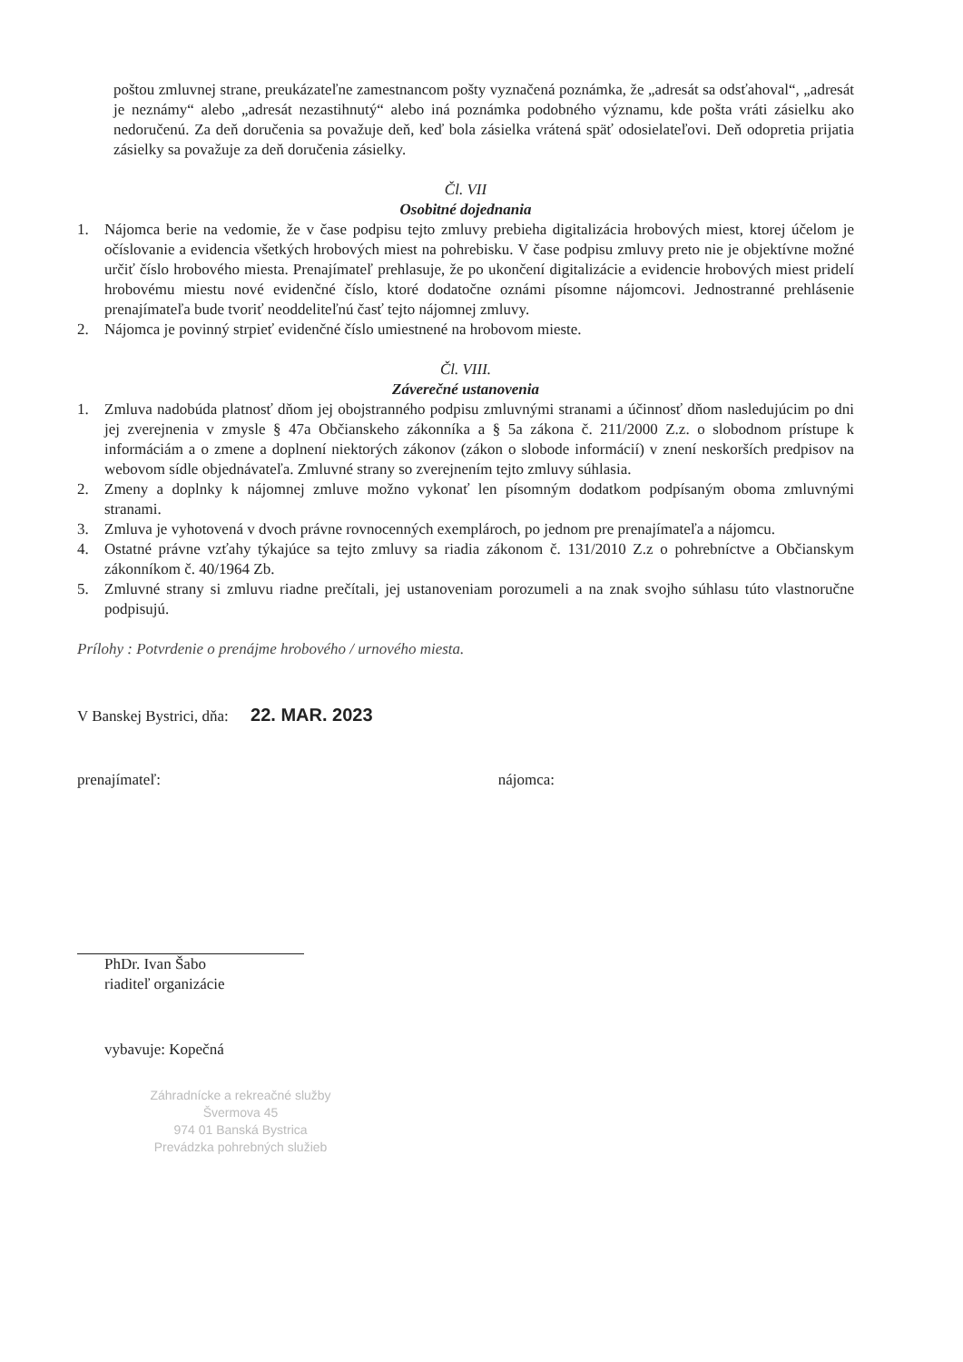poštou zmluvnej strane, preukázateľne zamestnancom pošty vyznačená poznámka, že „adresát sa odsťahoval“, „adresát je neznámy“ alebo „adresát nezastihnutý“ alebo iná poznámka podobného významu, kde pošta vráti zásielku ako nedoručenú. Za deň doručenia sa považuje deň, keď bola zásielka vrátená späť odosielateľovi. Deň odopretia prijatia zásielky sa považuje za deň doručenia zásielky.
Čl. VII
Osobitné dojednania
1. Nájomca berie na vedomie, že v čase podpisu tejto zmluvy prebieha digitalizácia hrobových miest, ktorej účelom je očíslovanie a evidencia všetkých hrobových miest na pohrebisku. V čase podpisu zmluvy preto nie je objektívne možné určiť číslo hrobového miesta. Prenajímateľ prehlasuje, že po ukončení digitalizácie a evidencie hrobových miest pridelí hrobovému miestu nové evidenčné číslo, ktoré dodatočne oznámi písomne nájomcovi. Jednostranné prehlásenie prenajímateľa bude tvoriť neoddeliteľnú časť tejto nájomnej zmluvy.
2. Nájomca je povinný strpieť evidenčné číslo umiestnené na hrobovom mieste.
Čl. VIII.
Záverečné ustanovenia
1. Zmluva nadobúda platnosť dňom jej obojstranného podpisu zmluvnými stranami a účinnosť dňom nasledujúcim po dni jej zverejnenia v zmysle § 47a Občianskeho zákonníka a § 5a zákona č. 211/2000 Z.z. o slobodnom prístupe k informáciám a o zmene a doplnení niektorých zákonov (zákon o slobode informácií) v znení neskorších predpisov na webovom sídle objednávateľa. Zmluvné strany so zverejnením tejto zmluvy súhlasia.
2. Zmeny a doplnky k nájomnej zmluve možno vykonať len písomným dodatkom podpísaným oboma zmluvnými stranami.
3. Zmluva je vyhotovená v dvoch právne rovnocenných exemplároch, po jednom pre prenajímateľa a nájomcu.
4. Ostatné právne vzťahy týkajúce sa tejto zmluvy sa riadia zákonom č. 131/2010 Z.z o pohrebníctve a Občianskym zákonníkom č. 40/1964 Zb.
5. Zmluvné strany si zmluvu riadne prečítali, jej ustanoveniam porozumeli a na znak svojho súhlasu túto vlastnoručne podpisujú.
Prílohy : Potvrdenie o prenájme hrobového / urnového miesta.
V Banskej Bystrici, dňa: 22. MAR. 2023
prenajímateľ: nájomca:
PhDr. Ivan Šabo
riaditeľ organizácie
vybavuje: Kopečná
Záhradnícke a rekreačné služby
Švermova 45
974 01 Banská Bystrica
Prevádzka pohrebných služieb